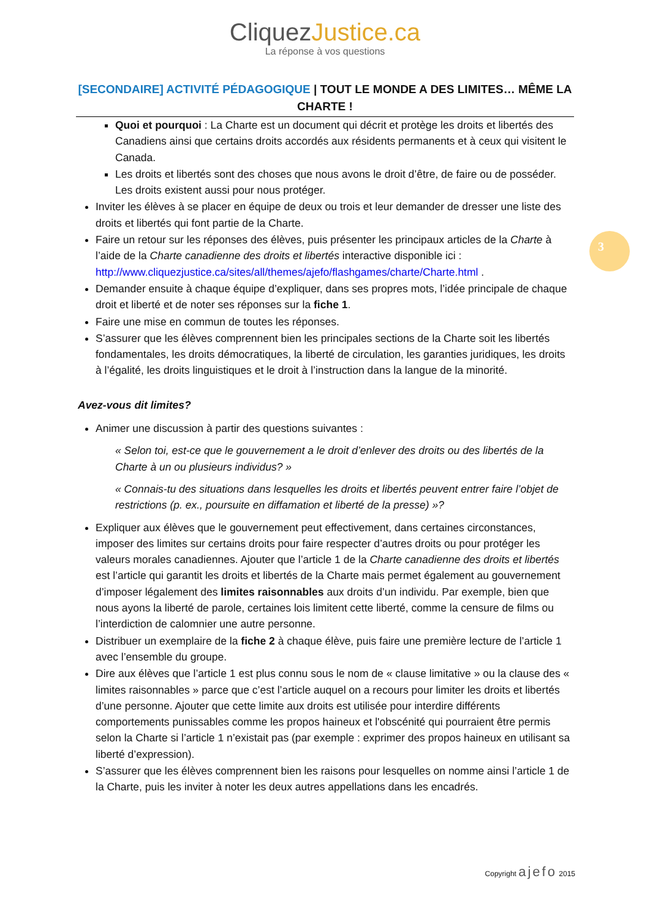CliquezJustice.ca
La réponse à vos questions
[SECONDAIRE] ACTIVITÉ PÉDAGOGIQUE | TOUT LE MONDE A DES LIMITES… MÊME LA CHARTE !
Quoi et pourquoi : La Charte est un document qui décrit et protège les droits et libertés des Canadiens ainsi que certains droits accordés aux résidents permanents et à ceux qui visitent le Canada.
Les droits et libertés sont des choses que nous avons le droit d’être, de faire ou de posséder. Les droits existent aussi pour nous protéger.
Inviter les élèves à se placer en équipe de deux ou trois et leur demander de dresser une liste des droits et libertés qui font partie de la Charte.
Faire un retour sur les réponses des élèves, puis présenter les principaux articles de la Charte à l’aide de la Charte canadienne des droits et libertés interactive disponible ici : http://www.cliquezjustice.ca/sites/all/themes/ajefo/flashgames/charte/Charte.html .
Demander ensuite à chaque équipe d’expliquer, dans ses propres mots, l’idée principale de chaque droit et liberté et de noter ses réponses sur la fiche 1.
Faire une mise en commun de toutes les réponses.
S’assurer que les élèves comprennent bien les principales sections de la Charte soit les libertés fondamentales, les droits démocratiques, la liberté de circulation, les garanties juridiques, les droits à l’égalité, les droits linguistiques et le droit à l’instruction dans la langue de la minorité.
Avez-vous dit limites?
Animer une discussion à partir des questions suivantes :
« Selon toi, est-ce que le gouvernement a le droit d’enlever des droits ou des libertés de la Charte à un ou plusieurs individus? »
« Connais-tu des situations dans lesquelles les droits et libertés peuvent entrer faire l’objet de restrictions (p. ex., poursuite en diffamation et liberté de la presse) »?
Expliquer aux élèves que le gouvernement peut effectivement, dans certaines circonstances, imposer des limites sur certains droits pour faire respecter d’autres droits ou pour protéger les valeurs morales canadiennes. Ajouter que l’article 1 de la Charte canadienne des droits et libertés est l’article qui garantit les droits et libertés de la Charte mais permet également au gouvernement d’imposer légalement des limites raisonnables aux droits d’un individu. Par exemple, bien que nous ayons la liberté de parole, certaines lois limitent cette liberté, comme la censure de films ou l’interdiction de calomnier une autre personne.
Distribuer un exemplaire de la fiche 2 à chaque élève, puis faire une première lecture de l’article 1 avec l’ensemble du groupe.
Dire aux élèves que l’article 1 est plus connu sous le nom de « clause limitative » ou la clause des « limites raisonnables » parce que c’est l’article auquel on a recours pour limiter les droits et libertés d’une personne. Ajouter que cette limite aux droits est utilisée pour interdire différents comportements punissables comme les propos haineux et l'obscénité qui pourraient être permis selon la Charte si l’article 1 n’existait pas (par exemple : exprimer des propos haineux en utilisant sa liberté d’expression).
S’assurer que les élèves comprennent bien les raisons pour lesquelles on nomme ainsi l’article 1 de la Charte, puis les inviter à noter les deux autres appellations dans les encadrés.
3
Copyright ajefo 2015